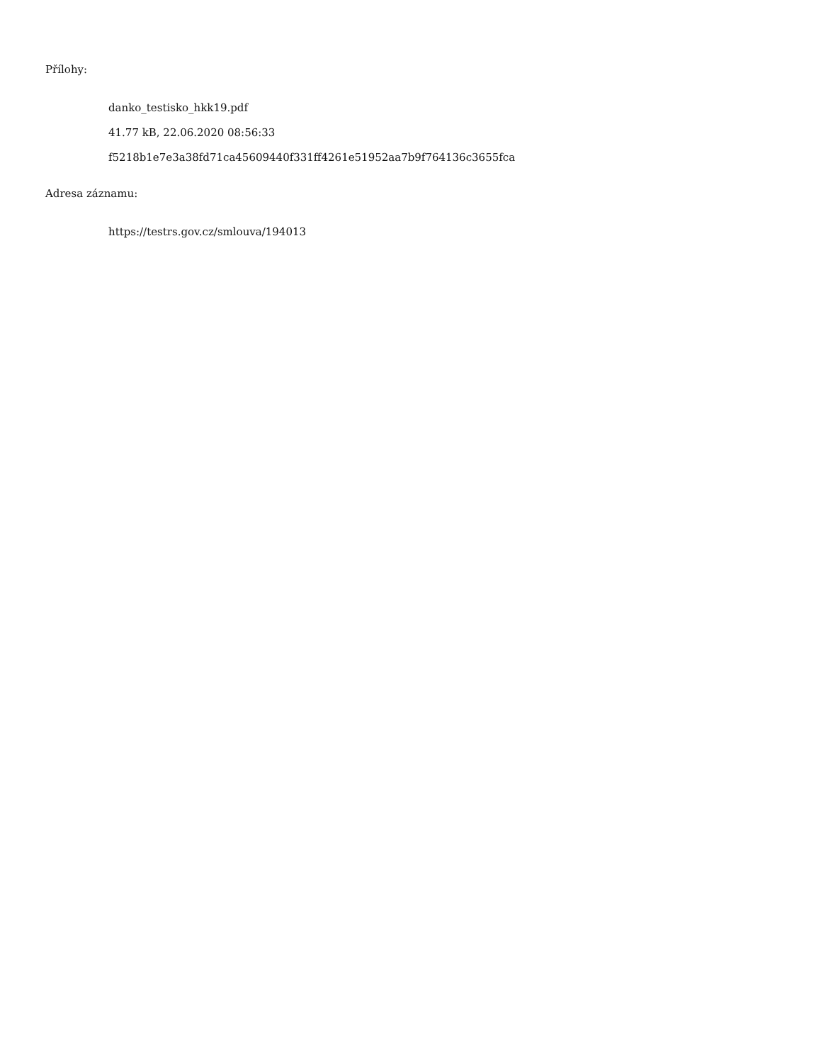Přílohy:
danko_testisko_hkk19.pdf
41.77 kB, 22.06.2020 08:56:33
f5218b1e7e3a38fd71ca45609440f331ff4261e51952aa7b9f764136c3655fca
Adresa záznamu:
https://testrs.gov.cz/smlouva/194013